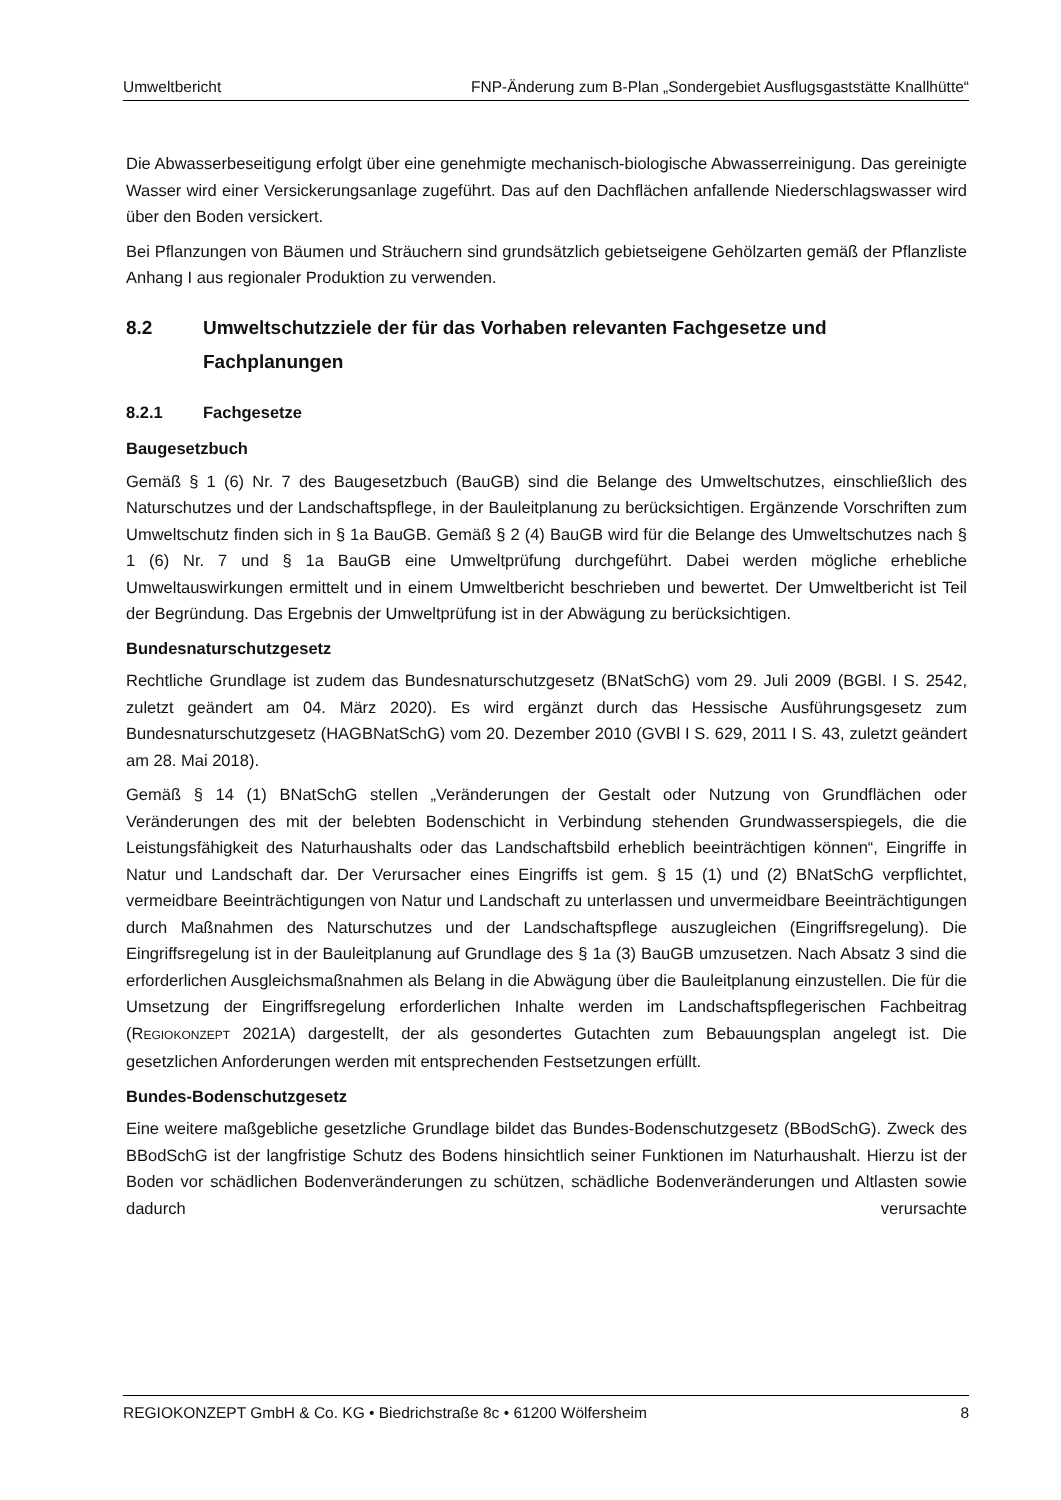Umweltbericht FNP-Änderung zum B-Plan „Sondergebiet Ausflugsgaststätte Knallhütte“
Die Abwasserbeseitigung erfolgt über eine genehmigte mechanisch-biologische Abwasserreinigung. Das gereinigte Wasser wird einer Versickerungsanlage zugeführt. Das auf den Dachflächen anfallende Niederschlagswasser wird über den Boden versickert.
Bei Pflanzungen von Bäumen und Sträuchern sind grundsätzlich gebietseigene Gehölzarten gemäß der Pflanzliste Anhang I aus regionaler Produktion zu verwenden.
8.2 Umweltschutzziele der für das Vorhaben relevanten Fachgesetze und Fachplanungen
8.2.1 Fachgesetze
Baugesetzbuch
Gemäß § 1 (6) Nr. 7 des Baugesetzbuch (BauGB) sind die Belange des Umweltschutzes, einschließlich des Naturschutzes und der Landschaftspflege, in der Bauleitplanung zu berücksichtigen. Ergänzende Vorschriften zum Umweltschutz finden sich in § 1a BauGB. Gemäß § 2 (4) BauGB wird für die Belange des Umweltschutzes nach § 1 (6) Nr. 7 und § 1a BauGB eine Umweltprüfung durchgeführt. Dabei werden mögliche erhebliche Umweltauswirkungen ermittelt und in einem Umweltbericht beschrieben und bewertet. Der Umweltbericht ist Teil der Begründung. Das Ergebnis der Umweltprüfung ist in der Abwägung zu berücksichtigen.
Bundesnaturschutzgesetz
Rechtliche Grundlage ist zudem das Bundesnaturschutzgesetz (BNatSchG) vom 29. Juli 2009 (BGBl. I S. 2542, zuletzt geändert am 04. März 2020). Es wird ergänzt durch das Hessische Ausführungsgesetz zum Bundesnaturschutzgesetz (HAGBNatSchG) vom 20. Dezember 2010 (GVBl I S. 629, 2011 I S. 43, zuletzt geändert am 28. Mai 2018).
Gemäß § 14 (1) BNatSchG stellen „Veränderungen der Gestalt oder Nutzung von Grundflächen oder Veränderungen des mit der belebten Bodenschicht in Verbindung stehenden Grundwasserspiegels, die die Leistungsfähigkeit des Naturhaushalts oder das Landschaftsbild erheblich beeinträchtigen können“, Eingriffe in Natur und Landschaft dar. Der Verursacher eines Eingriffs ist gem. § 15 (1) und (2) BNatSchG verpflichtet, vermeidbare Beeinträchtigungen von Natur und Landschaft zu unterlassen und unvermeidbare Beeinträchtigungen durch Maßnahmen des Naturschutzes und der Landschaftspflege auszugleichen (Eingriffsregelung). Die Eingriffsregelung ist in der Bauleitplanung auf Grundlage des § 1a (3) BauGB umzusetzen. Nach Absatz 3 sind die erforderlichen Ausgleichsmaßnahmen als Belang in die Abwägung über die Bauleitplanung einzustellen. Die für die Umsetzung der Eingriffsregelung erforderlichen Inhalte werden im Landschaftspflegerischen Fachbeitrag (REGIOKONZEPT 2021A) dargestellt, der als gesondertes Gutachten zum Bebauungsplan angelegt ist. Die gesetzlichen Anforderungen werden mit entsprechenden Festsetzungen erfüllt.
Bundes-Bodenschutzgesetz
Eine weitere maßgebliche gesetzliche Grundlage bildet das Bundes-Bodenschutzgesetz (BBodSchG). Zweck des BBodSchG ist der langfristige Schutz des Bodens hinsichtlich seiner Funktionen im Naturhaushalt. Hierzu ist der Boden vor schädlichen Bodenveränderungen zu schützen, schädliche Bodenveränderungen und Altlasten sowie dadurch verursachte
REGIOKONZEPT GmbH & Co. KG • Biedrichstraße 8c • 61200 Wölfersheim 8